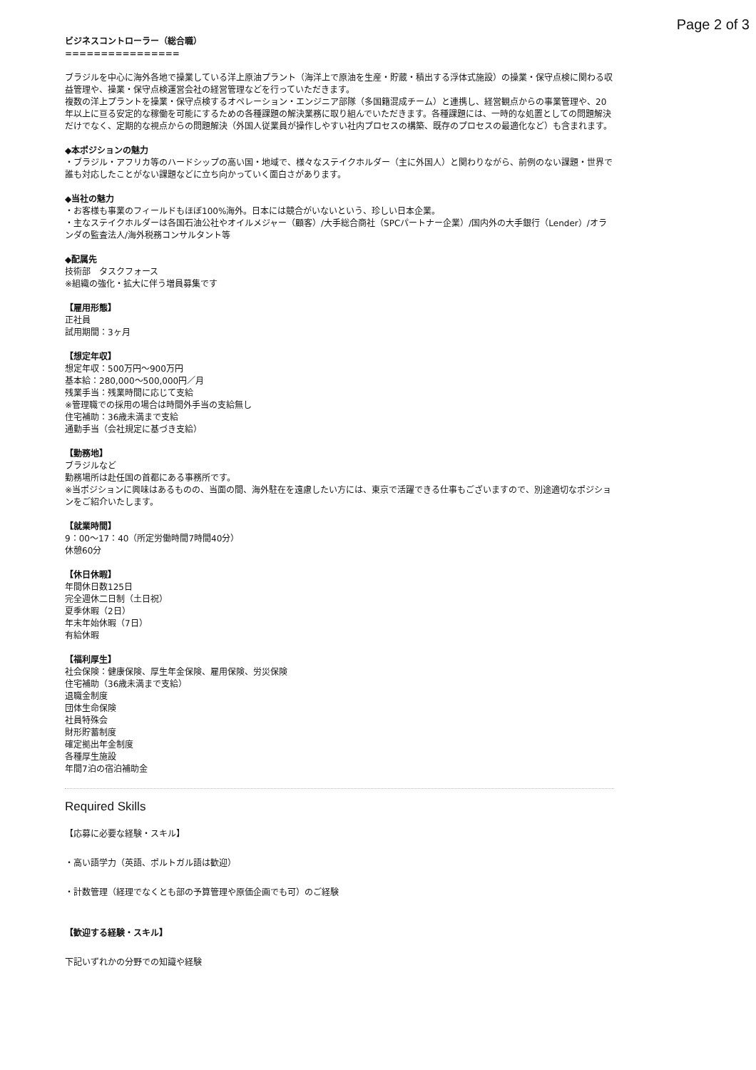Page 2 of 3
ビジネスコントローラー（総合職）
================
ブラジルを中心に海外各地で操業している洋上原油プラント（海洋上で原油を生産・貯蔵・積出する浮体式施設）の操業・保守点検に関わる収益管理や、操業・保守点検運営会社の経営管理などを行っていただきます。
複数の洋上プラントを操業・保守点検するオペレーション・エンジニア部隊（多国籍混成チーム）と連携し、経営観点からの事業管理や、20年以上に亘る安定的な稼働を可能にするための各種課題の解決業務に取り組んでいただきます。各種課題には、一時的な処置としての問題解決だけでなく、定期的な視点からの問題解決（外国人従業員が操作しやすい社内プロセスの構築、既存のプロセスの最適化など）も含まれます。
◆本ポジションの魅力
・ブラジル・アフリカ等のハードシップの高い国・地域で、様々なステイクホルダー（主に外国人）と関わりながら、前例のない課題・世界で誰も対応したことがない課題などに立ち向かっていく面白さがあります。
◆当社の魅力
・お客様も事業のフィールドもほぼ100%海外。日本には競合がいないという、珍しい日本企業。
・主なステイクホルダーは各国石油公社やオイルメジャー（顧客）/大手総合商社（SPCパートナー企業）/国内外の大手銀行（Lender）/オランダの監査法人/海外税務コンサルタント等
◆配属先
技術部　タスクフォース
※組織の強化・拡大に伴う増員募集です
【雇用形態】
正社員
試用期間：3ヶ月
【想定年収】
想定年収：500万円〜900万円
基本給：280,000〜500,000円／月
残業手当：残業時間に応じて支給
※管理職での採用の場合は時間外手当の支給無し
住宅補助：36歳未満まで支給
通勤手当（会社規定に基づき支給）
【勤務地】
ブラジルなど
勤務場所は赴任国の首都にある事務所です。
※当ポジションに興味はあるものの、当面の間、海外駐在を遠慮したい方には、東京で活躍できる仕事もございますので、別途適切なポジションをご紹介いたします。
【就業時間】
9：00〜17：40（所定労働時間7時間40分）
休憩60分
【休日休暇】
年間休日数125日
完全週休二日制（土日祝）
夏季休暇（2日）
年末年始休暇（7日）
有給休暇
【福利厚生】
社会保険：健康保険、厚生年金保険、雇用保険、労災保険
住宅補助（36歳未満まで支給）
退職金制度
団体生命保険
社員特殊会
財形貯蓄制度
確定拠出年金制度
各種厚生施設
年間7泊の宿泊補助金
Required Skills
【応募に必要な経験・スキル】
・高い語学力（英語、ポルトガル語は歓迎）
・計数管理（経理でなくとも部の予算管理や原価企画でも可）のご経験
【歓迎する経験・スキル】
下記いずれかの分野での知識や経験